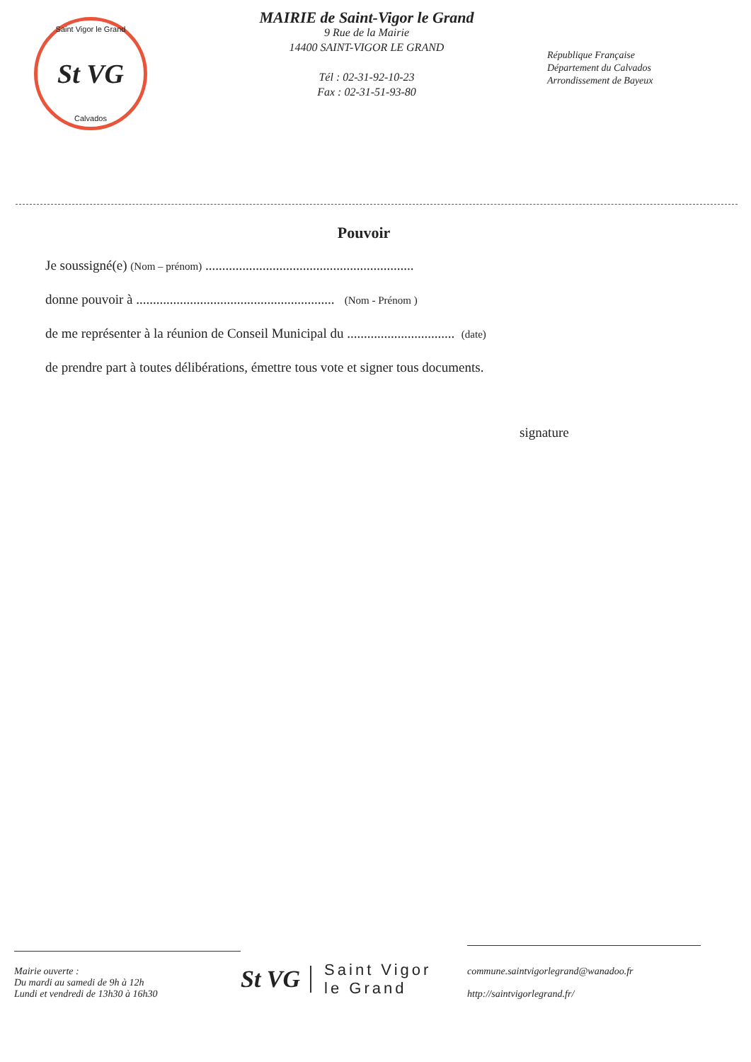Saint Vigor le Grand
St VG
Calvados
MAIRIE de Saint-Vigor le Grand
9 Rue de la Mairie
14400 SAINT-VIGOR LE GRAND
Tél : 02-31-92-10-23
Fax : 02-31-51-93-80
République Française
Département du Calvados
Arrondissement de Bayeux
Pouvoir
Je soussigné(e) (Nom – prénom) ..............................................................
donne pouvoir à ........................................................... (Nom - Prénom )
de me représenter à la réunion de Conseil Municipal du ................................ (date)
de prendre part à toutes délibérations, émettre tous vote et signer tous documents.
signature
Mairie ouverte :
Du mardi au samedi de 9h à 12h
Lundi et vendredi de 13h30 à 16h30
St VG Saint Vigor
le Grand
commune.saintvigorlegrand@wanadoo.fr
http://saintvigorlegrand.fr/